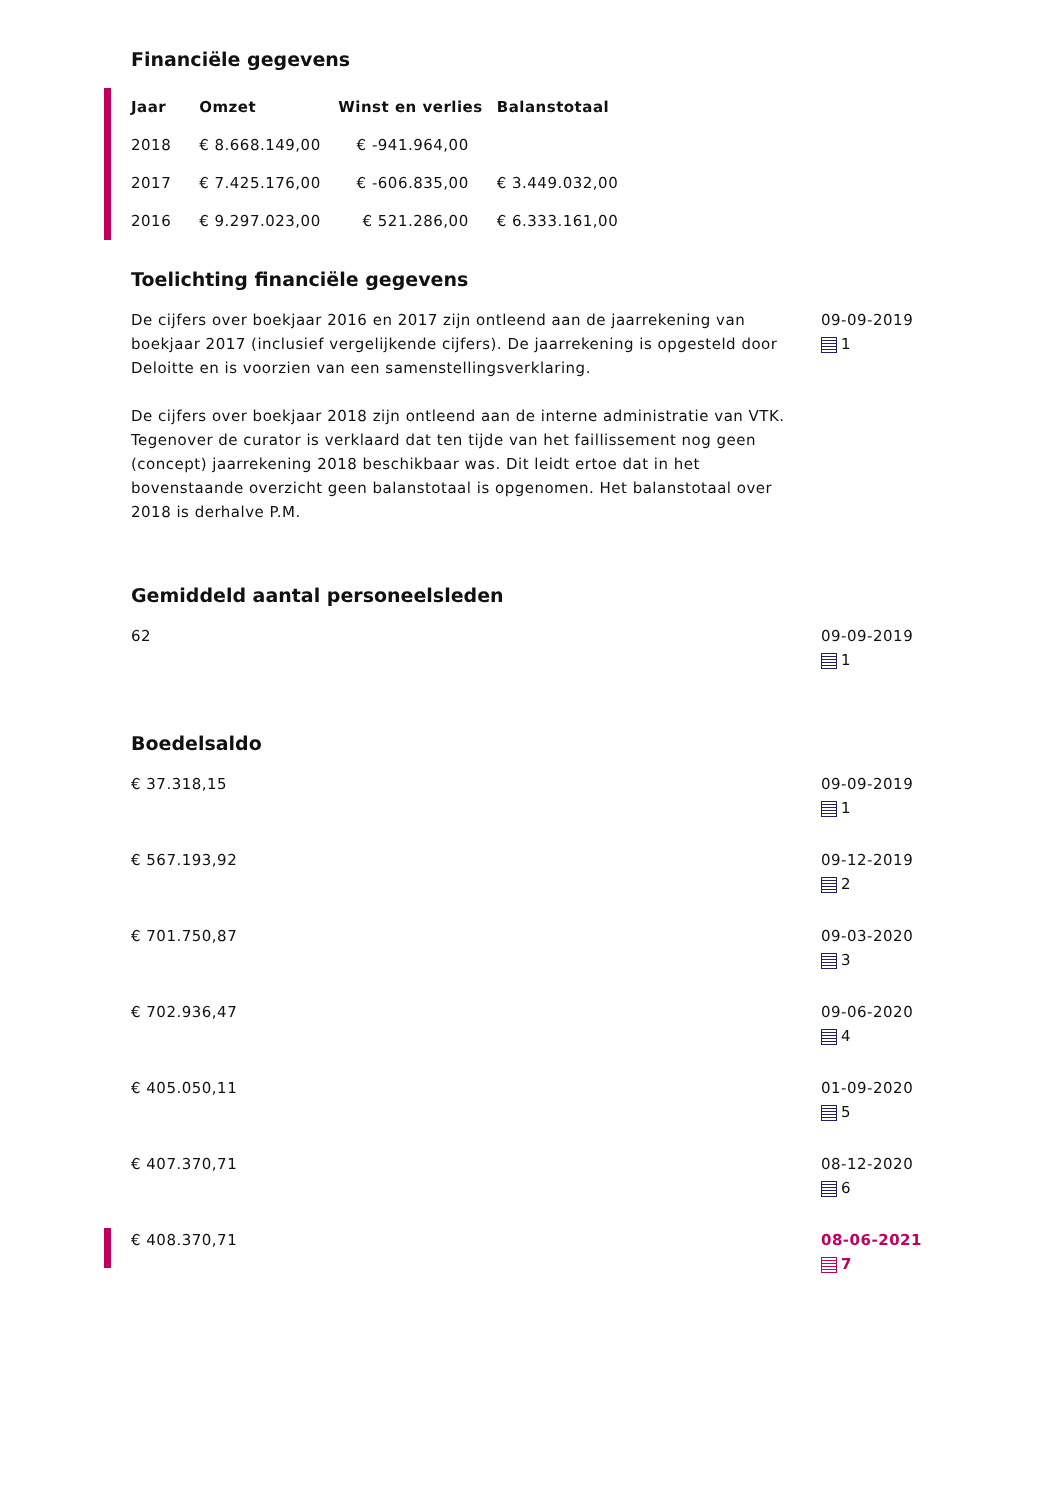Financiële gegevens
| Jaar | Omzet | Winst en verlies | Balanstotaal |
| --- | --- | --- | --- |
| 2018 | € 8.668.149,00 | € -941.964,00 | |
| 2017 | € 7.425.176,00 | € -606.835,00 | € 3.449.032,00 |
| 2016 | € 9.297.023,00 | € 521.286,00 | € 6.333.161,00 |
Toelichting financiële gegevens
De cijfers over boekjaar 2016 en 2017 zijn ontleend aan de jaarrekening van boekjaar 2017 (inclusief vergelijkende cijfers). De jaarrekening is opgesteld door Deloitte en is voorzien van een samenstellingsverklaring.
De cijfers over boekjaar 2018 zijn ontleend aan de interne administratie van VTK. Tegenover de curator is verklaard dat ten tijde van het faillissement nog geen (concept) jaarrekening 2018 beschikbaar was. Dit leidt ertoe dat in het bovenstaande overzicht geen balanstotaal is opgenomen. Het balanstotaal over 2018 is derhalve P.M.
09-09-2019
1
Gemiddeld aantal personeelsleden
62 09-09-2019
1
Boedelsaldo
€ 37.318,15 09-09-2019
1
€ 567.193,92 09-12-2019
2
€ 701.750,87 09-03-2020
3
€ 702.936,47 09-06-2020
4
€ 405.050,11 01-09-2020
5
€ 407.370,71 08-12-2020
6
€ 408.370,71 08-06-2021
7